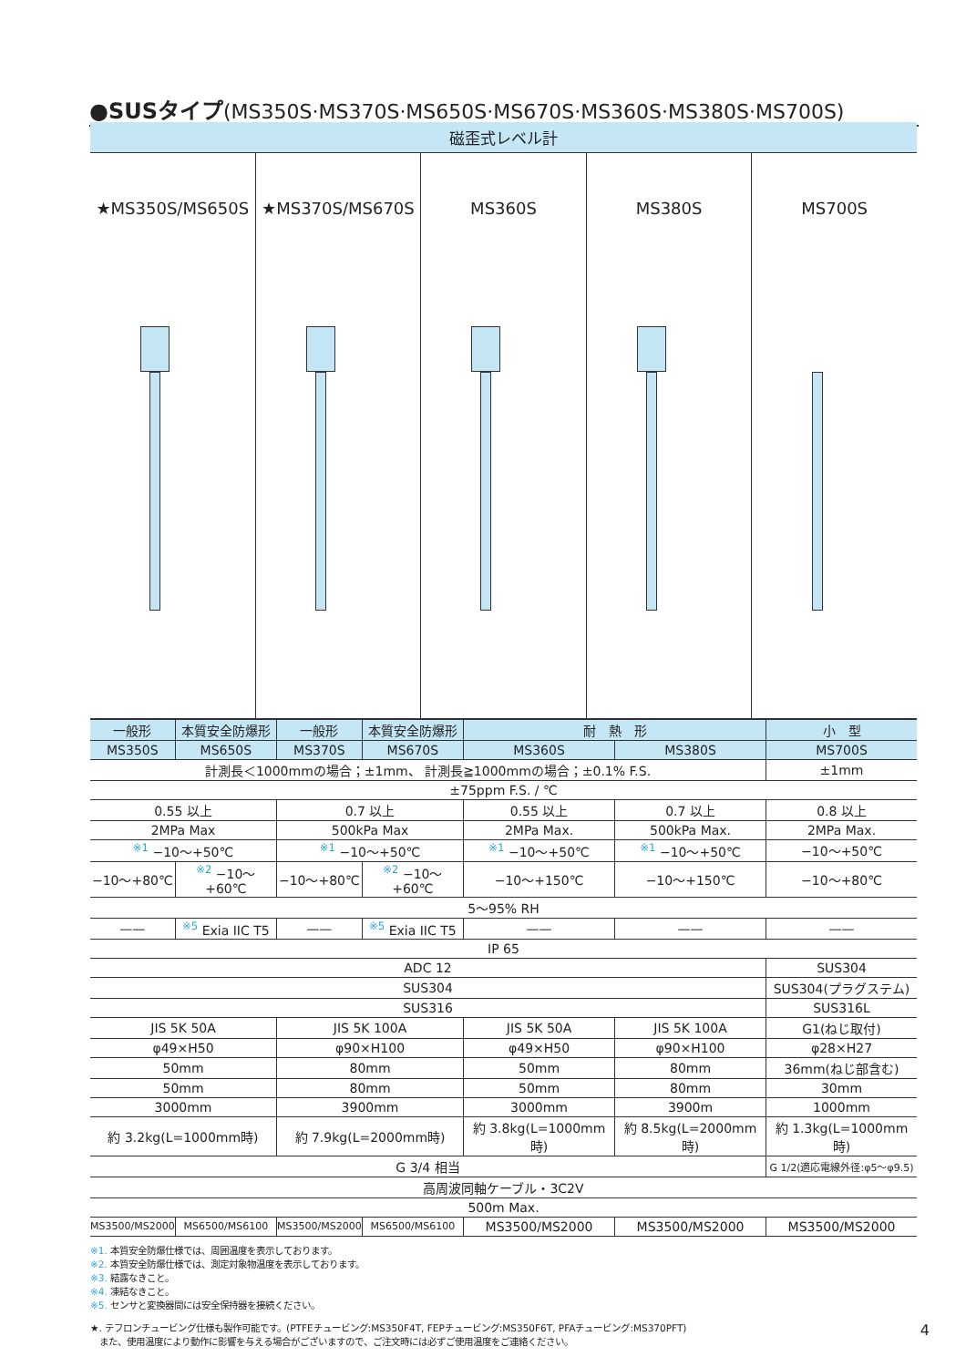●SUSタイプ(MS350S·MS370S·MS650S·MS670S·MS360S·MS380S·MS700S)
磁歪式レベル計
★MS350S/MS650S ★MS370S/MS670S MS360S MS380S MS700S
| 一般形 | 本質安全防爆形 | 一般形 | 本質安全防爆形 | 耐 熱 形 | | 小 型 |
| MS350S | MS650S | MS370S | MS670S | MS360S | MS380S | MS700S |
| 計測長＜1000mmの場合；±1mm、 計測長≧1000mmの場合；±0.1% F.S. | | | | | | ±1mm |
| ±75ppm F.S. / ℃ | | | | | | |
| 0.55 以上 | | 0.7 以上 | | 0.55 以上 | 0.7 以上 | 0.8 以上 |
| 2MPa Max | | 500kPa Max | | 2MPa Max. | 500kPa Max. | 2MPa Max. |
| <sup>※1</sup> −10〜+50℃ | | <sup>※1</sup> −10〜+50℃ | | <sup>※1</sup> −10〜+50℃ | <sup>※1</sup> −10〜+50℃ | −10〜+50℃ |
| −10〜+80℃ | <sup>※2</sup> −10〜+60℃ | −10〜+80℃ | <sup>※2</sup> −10〜+60℃ | −10〜+150℃ | −10〜+150℃ | −10〜+80℃ |
| 5〜95% RH | | | | | | |
| —— | <sup>※5</sup> Exia IIC T5 | —— | <sup>※5</sup> Exia IIC T5 | —— | —— | —— |
| IP 65 | | | | | | |
| ADC 12 | | | | | | SUS304 |
| SUS304 | | | | | | SUS304(プラグステム) |
| SUS316 | | | | | | SUS316L |
| JIS 5K 50A | | JIS 5K 100A | | JIS 5K 50A | JIS 5K 100A | G1(ねじ取付) |
| φ49×H50 | | φ90×H100 | | φ49×H50 | φ90×H100 | φ28×H27 |
| 50mm | | 80mm | | 50mm | 80mm | 36mm(ねじ部含む) |
| 50mm | | 80mm | | 50mm | 80mm | 30mm |
| 3000mm | | 3900mm | | 3000mm | 3900m | 1000mm |
| 約 3.2kg(L=1000mm時) | | 約 7.9kg(L=2000mm時) | | 約 3.8kg(L=1000mm時) | 約 8.5kg(L=2000mm時) | 約 1.3kg(L=1000mm時) |
| G 3/4 相当 | | | | | | G 1/2(適応電線外径:φ5〜φ9.5) |
| 高周波同軸ケーブル・3C2V | | | | | | |
| 500m Max. | | | | | | |
| MS3500/MS2000 | MS6500/MS6100 | MS3500/MS2000 | MS6500/MS6100 | MS3500/MS2000 | MS3500/MS2000 | MS3500/MS2000 |
※1. 本質安全防爆仕様では、周囲温度を表示しております。
※2. 本質安全防爆仕様では、測定対象物温度を表示しております。
※3. 結露なきこと。
※4. 凍結なきこと。
※5. センサと変換器間には安全保持器を接続ください。
★. テフロンチュービング仕様も製作可能です。(PTFEチュービング:MS350F4T, FEPチュービング:MS350F6T, PFAチュービング:MS370PFT)
　また、使用温度により動作に影響を与える場合がございますので、ご注文時には必ずご使用温度をご連絡ください。
4